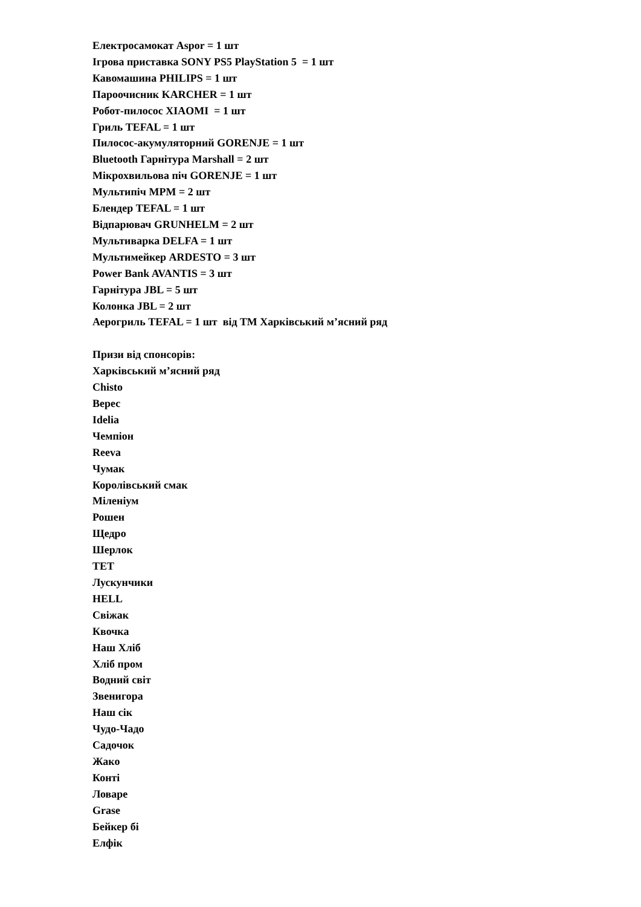Електросамокат Aspor = 1 шт
Ігрова приставка SONY PS5 PlayStation 5 = 1 шт
Кавомашина PHILIPS = 1 шт
Пароочисник KARCHER = 1 шт
Робот-пилосос XIAOMI = 1 шт
Гриль TEFAL = 1 шт
Пилосос-акумуляторний GORENJE = 1 шт
Bluetooth Гарнітура Marshall = 2 шт
Мікрохвильова піч GORENJE = 1 шт
Мультипіч MPM = 2 шт
Блендер TEFAL = 1 шт
Відпарювач GRUNHELM = 2 шт
Мультиварка DELFA = 1 шт
Мультимейкер ARDESTO = 3 шт
Power Bank AVANTIS = 3 шт
Гарнітура JBL = 5 шт
Колонка JBL = 2 шт
Аерогриль TEFAL = 1 шт від ТМ Харківський м’ясний ряд
Призи від спонсорів:
Харківський м’ясний ряд
Chisto
Верес
Idelia
Чемпіон
Reeva
Чумак
Королівський смак
Міленіум
Рошен
Щедро
Шерлок
TET
Лускунчики
HELL
Свіжак
Квочка
Наш Хліб
Хліб пром
Водний світ
Звенигора
Наш сік
Чудо-Чадо
Садочок
Жако
Конті
Ловаре
Grase
Бейкер бі
Елфік